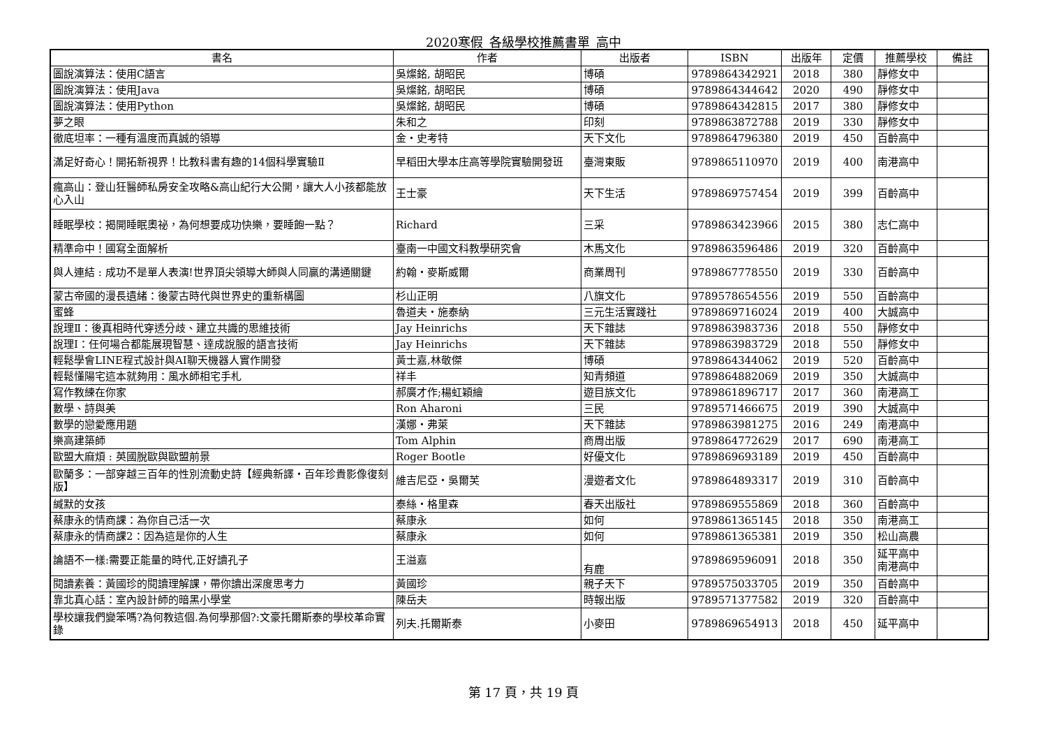2020寒假_各級學校推薦書單_高中
| 書名 | 作者 | 出版者 | ISBN | 出版年 | 定價 | 推薦學校 | 備註 |
| --- | --- | --- | --- | --- | --- | --- | --- |
| 圖說演算法：使用C語言 | 吳燦銘, 胡昭民 | 博碩 | 9789864342921 | 2018 | 380 | 靜修女中 | |
| 圖說演算法：使用Java | 吳燦銘, 胡昭民 | 博碩 | 9789864344642 | 2020 | 490 | 靜修女中 | |
| 圖說演算法：使用Python | 吳燦銘, 胡昭民 | 博碩 | 9789864342815 | 2017 | 380 | 靜修女中 | |
| 夢之眼 | 朱和之 | 印刻 | 9789863872788 | 2019 | 330 | 靜修女中 | |
| 徹底坦率：一種有溫度而真誠的領導 | 金・史考特 | 天下文化 | 9789864796380 | 2019 | 450 | 百齡高中 | |
| 滿足好奇心！開拓新視界！比教科書有趣的14個科學實驗Ⅱ | 早稻田大學本庄高等學院實驗開發班 | 臺灣東販 | 9789865110970 | 2019 | 400 | 南港高中 | |
| 瘋高山：登山狂醫師私房安全攻略&高山紀行大公開，讓大人小孩都能放心入山 | 王士豪 | 天下生活 | 9789869757454 | 2019 | 399 | 百齡高中 | |
| 睡眠學校：揭開睡眠奧祕，為何想要成功快樂，要睡飽一點？ | Richard | 三采 | 9789863423966 | 2015 | 380 | 志仁高中 | |
| 精準命中！國寫全面解析 | 臺南一中國文科教學研究會 | 木馬文化 | 9789863596486 | 2019 | 320 | 百齡高中 | |
| 與人連結 : 成功不是單人表演!世界頂尖領導大師與人同贏的溝通關鍵 | 約翰・麥斯威爾 | 商業周刊 | 9789867778550 | 2019 | 330 | 百齡高中 | |
| 蒙古帝國的漫長遺緒：後蒙古時代與世界史的重新構圖 | 杉山正明 | 八旗文化 | 9789578654556 | 2019 | 550 | 百齡高中 | |
| 蜜蜂 | 魯道夫・施泰納 | 三元生活實踐社 | 9789869716024 | 2019 | 400 | 大誠高中 | |
| 說理Ⅱ：後真相時代穿透分歧、建立共識的思維技術 | Jay Heinrichs | 天下雜誌 | 9789863983736 | 2018 | 550 | 靜修女中 | |
| 說理Ⅰ：任何場合都能展現智慧、達成說服的語言技術 | Jay Heinrichs | 天下雜誌 | 9789863983729 | 2018 | 550 | 靜修女中 | |
| 輕鬆學會LINE程式設計與AI聊天機器人實作開發 | 黃士嘉,林敬傑 | 博碩 | 9789864344062 | 2019 | 520 | 百齡高中 | |
| 輕鬆懂陽宅這本就夠用：風水師相宅手札 | 祥丰 | 知青頻道 | 9789864882069 | 2019 | 350 | 大誠高中 | |
| 寫作教練在你家 | 郝廣才作;楊虹穎繪 | 遊目族文化 | 9789861896717 | 2017 | 360 | 南港高工 | |
| 數學、詩與美 | Ron Aharoni | 三民 | 9789571466675 | 2019 | 390 | 大誠高中 | |
| 數學的戀愛應用題 | 漢娜・弗萊 | 天下雜誌 | 9789863981275 | 2016 | 249 | 南港高中 | |
| 樂高建築師 | Tom Alphin | 商周出版 | 9789864772629 | 2017 | 690 | 南港高工 | |
| 歐盟大麻煩 : 英國脫歐與歐盟前景 | Roger Bootle | 好優文化 | 9789869693189 | 2019 | 450 | 百齡高中 | |
| 歐蘭多：一部穿越三百年的性別流動史詩【經典新譯・百年珍貴影像復刻版】 | 維吉尼亞・吳爾芙 | 漫遊者文化 | 9789864893317 | 2019 | 310 | 百齡高中 | |
| 緘默的女孩 | 泰絲・格里森 | 春天出版社 | 9789869555869 | 2018 | 360 | 百齡高中 | |
| 蔡康永的情商課：為你自己活一次 | 蔡康永 | 如何 | 9789861365145 | 2018 | 350 | 南港高工 | |
| 蔡康永的情商課2：因為這是你的人生 | 蔡康永 | 如何 | 9789861365381 | 2019 | 350 | 松山高農 | |
| 論語不一樣:需要正能量的時代,正好讀孔子 | 王溢嘉 | 有鹿 | 9789869596091 | 2018 | 350 | 延平高中 南港高中 | |
| 閱讀素養：黃國珍的閱讀理解課，帶你讀出深度思考力 | 黃國珍 | 親子天下 | 9789575033705 | 2019 | 350 | 百齡高中 | |
| 靠北真心話：室內設計師的暗黑小學堂 | 陳岳夫 | 時報出版 | 9789571377582 | 2019 | 320 | 百齡高中 | |
| 學校讓我們變笨嗎?為何教這個.為何學那個?:文豪托爾斯泰的學校革命實錄 | 列夫.托爾斯泰 | 小麥田 | 9789869654913 | 2018 | 450 | 延平高中 | |
第 17 頁，共 19 頁